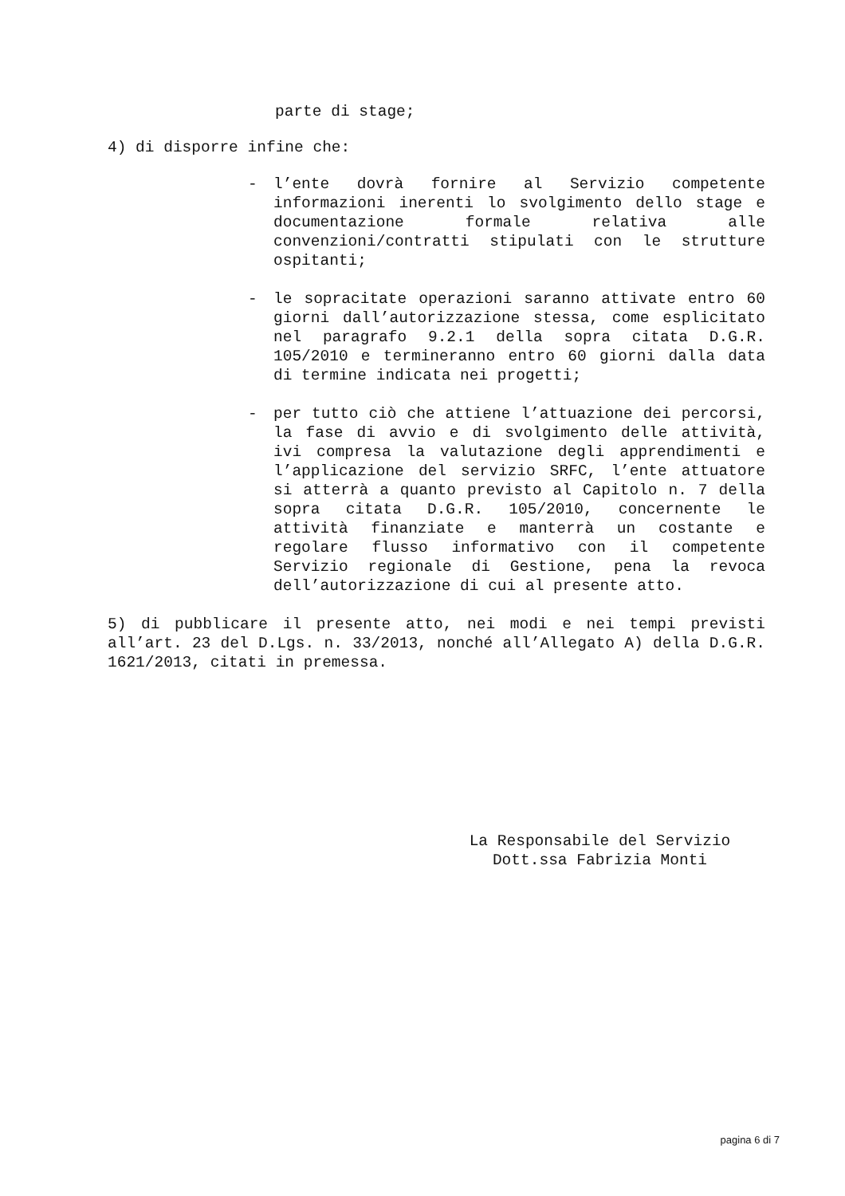parte di stage;
4) di disporre infine che:
- l’ente dovrà fornire al Servizio competente informazioni inerenti lo svolgimento dello stage e documentazione formale relativa alle convenzioni/contratti stipulati con le strutture ospitanti;
- le sopracitate operazioni saranno attivate entro 60 giorni dall’autorizzazione stessa, come esplicitato nel paragrafo 9.2.1 della sopra citata D.G.R. 105/2010 e termineranno entro 60 giorni dalla data di termine indicata nei progetti;
- per tutto ciò che attiene l’attuazione dei percorsi, la fase di avvio e di svolgimento delle attività, ivi compresa la valutazione degli apprendimenti e l’applicazione del servizio SRFC, l’ente attuatore si atterrà a quanto previsto al Capitolo n. 7 della sopra citata D.G.R. 105/2010, concernente le attività finanziate e manterrà un costante e regolare flusso informativo con il competente Servizio regionale di Gestione, pena la revoca dell’autorizzazione di cui al presente atto.
5) di pubblicare il presente atto, nei modi e nei tempi previsti all’art. 23 del D.Lgs. n. 33/2013, nonché all’Allegato A) della D.G.R. 1621/2013, citati in premessa.
La Responsabile del Servizio
Dott.ssa Fabrizia Monti
pagina 6 di 7